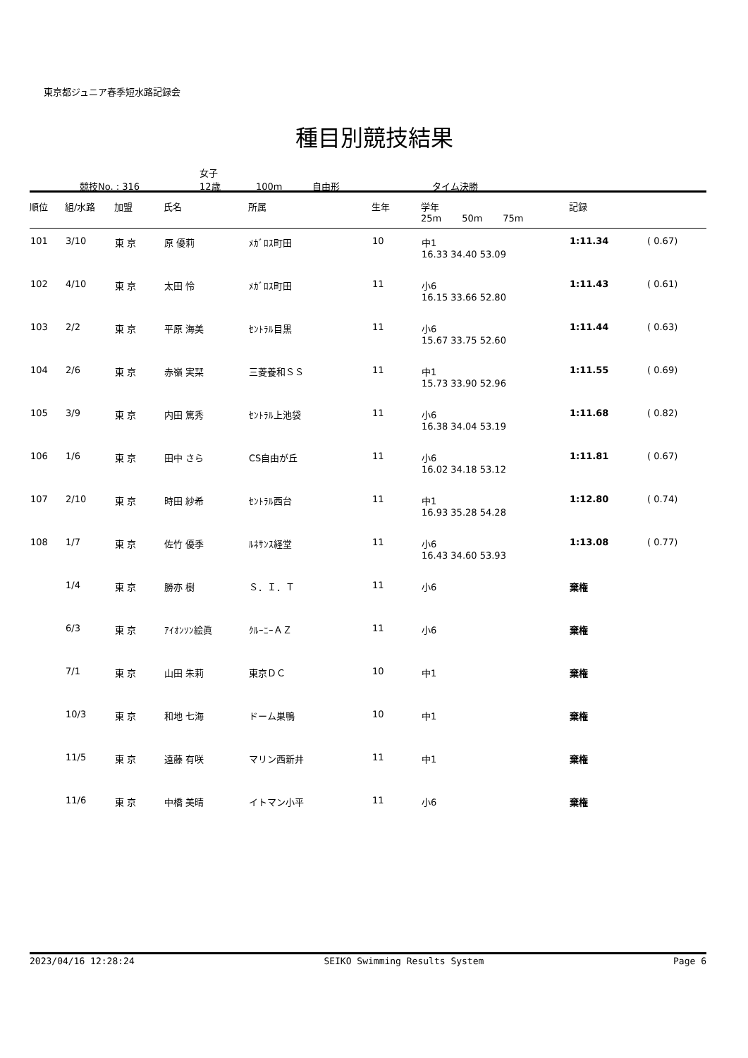東京都ジュニア春季短水路記録会
種目別競技結果
競技No. : 316 女子
12歳 100m 自由形 タイム決勝
| 順位 | 組/水路 | 加盟 | 氏名 | 所属 | 生年 | 学年 25m 50m 75m | 記録 | |
| --- | --- | --- | --- | --- | --- | --- | --- | --- |
| 101 | 3/10 | 東 京 | 原 優莉 | ﾒｶﾞﾛｽ町田 | 10 | 中1 16.33 34.40 53.09 | 1:11.34 | ( 0.67) |
| 102 | 4/10 | 東 京 | 太田 怜 | ﾒｶﾞﾛｽ町田 | 11 | 小6 16.15 33.66 52.80 | 1:11.43 | ( 0.61) |
| 103 | 2/2 | 東 京 | 平原 海美 | ｾﾝﾄﾗﾙ目黒 | 11 | 小6 15.67 33.75 52.60 | 1:11.44 | ( 0.63) |
| 104 | 2/6 | 東 京 | 赤嶺 実栞 | 三菱養和ＳＳ | 11 | 中1 15.73 33.90 52.96 | 1:11.55 | ( 0.69) |
| 105 | 3/9 | 東 京 | 内田 篤秀 | ｾﾝﾄﾗﾙ上池袋 | 11 | 小6 16.38 34.04 53.19 | 1:11.68 | ( 0.82) |
| 106 | 1/6 | 東 京 | 田中 さら | CS自由が丘 | 11 | 小6 16.02 34.18 53.12 | 1:11.81 | ( 0.67) |
| 107 | 2/10 | 東 京 | 時田 紗希 | ｾﾝﾄﾗﾙ西台 | 11 | 中1 16.93 35.28 54.28 | 1:12.80 | ( 0.74) |
| 108 | 1/7 | 東 京 | 佐竹 優季 | ﾙﾈｻﾝｽ経堂 | 11 | 小6 16.43 34.60 53.93 | 1:13.08 | ( 0.77) |
| | 1/4 | 東 京 | 勝亦 樹 | Ｓ．Ｉ．Ｔ | 11 | 小6 | 棄権 | |
| | 6/3 | 東 京 | ｱｲｵﾝｿﾝ絵眞 | ｸﾙｰﾆｰＡＺ | 11 | 小6 | 棄権 | |
| | 7/1 | 東 京 | 山田 朱莉 | 東京ＤＣ | 10 | 中1 | 棄権 | |
| | 10/3 | 東 京 | 和地 七海 | ドーム巣鴨 | 10 | 中1 | 棄権 | |
| | 11/5 | 東 京 | 遠藤 有咲 | マリン西新井 | 11 | 中1 | 棄権 | |
| | 11/6 | 東 京 | 中橋 美晴 | イトマン小平 | 11 | 小6 | 棄権 | |
2023/04/16 12:28:24 SEIKO Swimming Results System Page 6